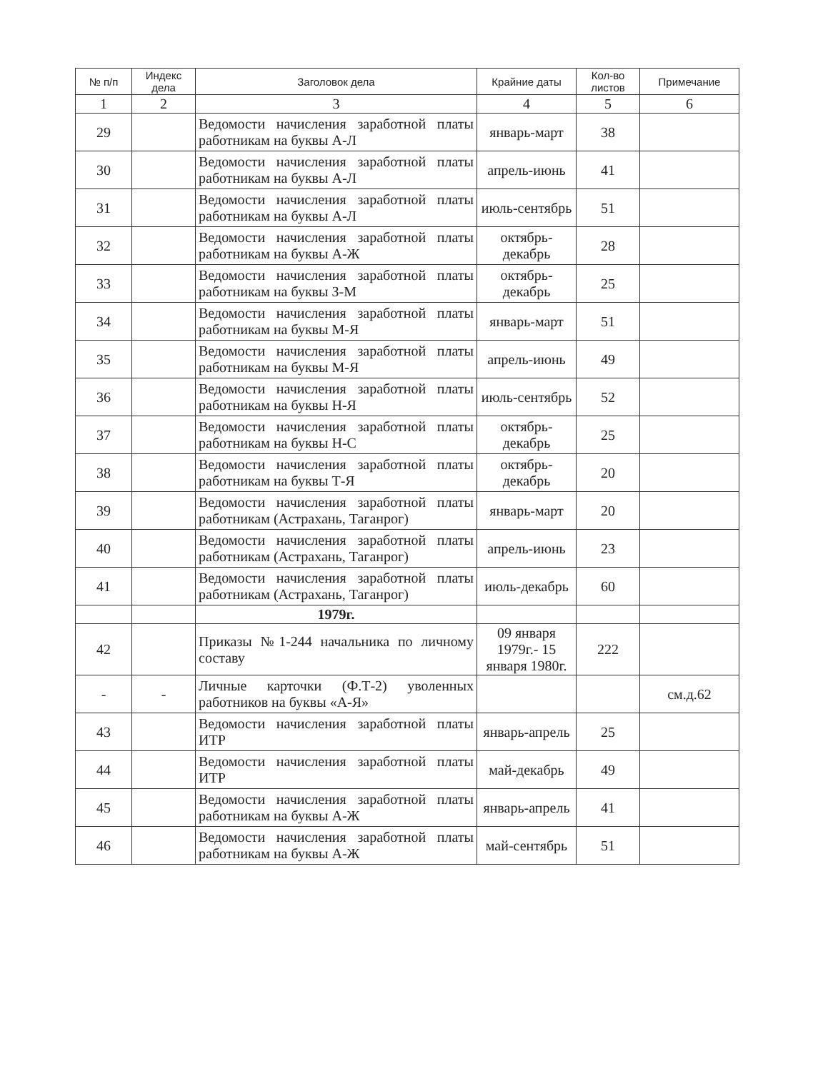| № п/п | Индекс дела | Заголовок дела | Крайние даты | Кол-во листов | Примечание |
| --- | --- | --- | --- | --- | --- |
| 1 | 2 | 3 | 4 | 5 | 6 |
| 29 | | Ведомости начисления заработной платы работникам на буквы А-Л | январь-март | 38 | |
| 30 | | Ведомости начисления заработной платы работникам на буквы А-Л | апрель-июнь | 41 | |
| 31 | | Ведомости начисления заработной платы работникам на буквы А-Л | июль-сентябрь | 51 | |
| 32 | | Ведомости начисления заработной платы работникам на буквы А-Ж | октябрь-декабрь | 28 | |
| 33 | | Ведомости начисления заработной платы работникам на буквы З-М | октябрь-декабрь | 25 | |
| 34 | | Ведомости начисления заработной платы работникам на буквы М-Я | январь-март | 51 | |
| 35 | | Ведомости начисления заработной платы работникам на буквы М-Я | апрель-июнь | 49 | |
| 36 | | Ведомости начисления заработной платы работникам на буквы Н-Я | июль-сентябрь | 52 | |
| 37 | | Ведомости начисления заработной платы работникам на буквы Н-С | октябрь-декабрь | 25 | |
| 38 | | Ведомости начисления заработной платы работникам на буквы Т-Я | октябрь-декабрь | 20 | |
| 39 | | Ведомости начисления заработной платы работникам (Астрахань, Таганрог) | январь-март | 20 | |
| 40 | | Ведомости начисления заработной платы работникам (Астрахань, Таганрог) | апрель-июнь | 23 | |
| 41 | | Ведомости начисления заработной платы работникам (Астрахань, Таганрог) | июль-декабрь | 60 | |
| | | 1979г. | | | |
| 42 | | Приказы №1-244 начальника по личному составу | 09 января 1979г.- 15 января 1980г. | 222 | |
| - | - | Личные карточки (Ф.Т-2) уволенных работников на буквы «А-Я» | | | см.д.62 |
| 43 | | Ведомости начисления заработной платы ИТР | январь-апрель | 25 | |
| 44 | | Ведомости начисления заработной платы ИТР | май-декабрь | 49 | |
| 45 | | Ведомости начисления заработной платы работникам на буквы А-Ж | январь-апрель | 41 | |
| 46 | | Ведомости начисления заработной платы работникам на буквы А-Ж | май-сентябрь | 51 | |